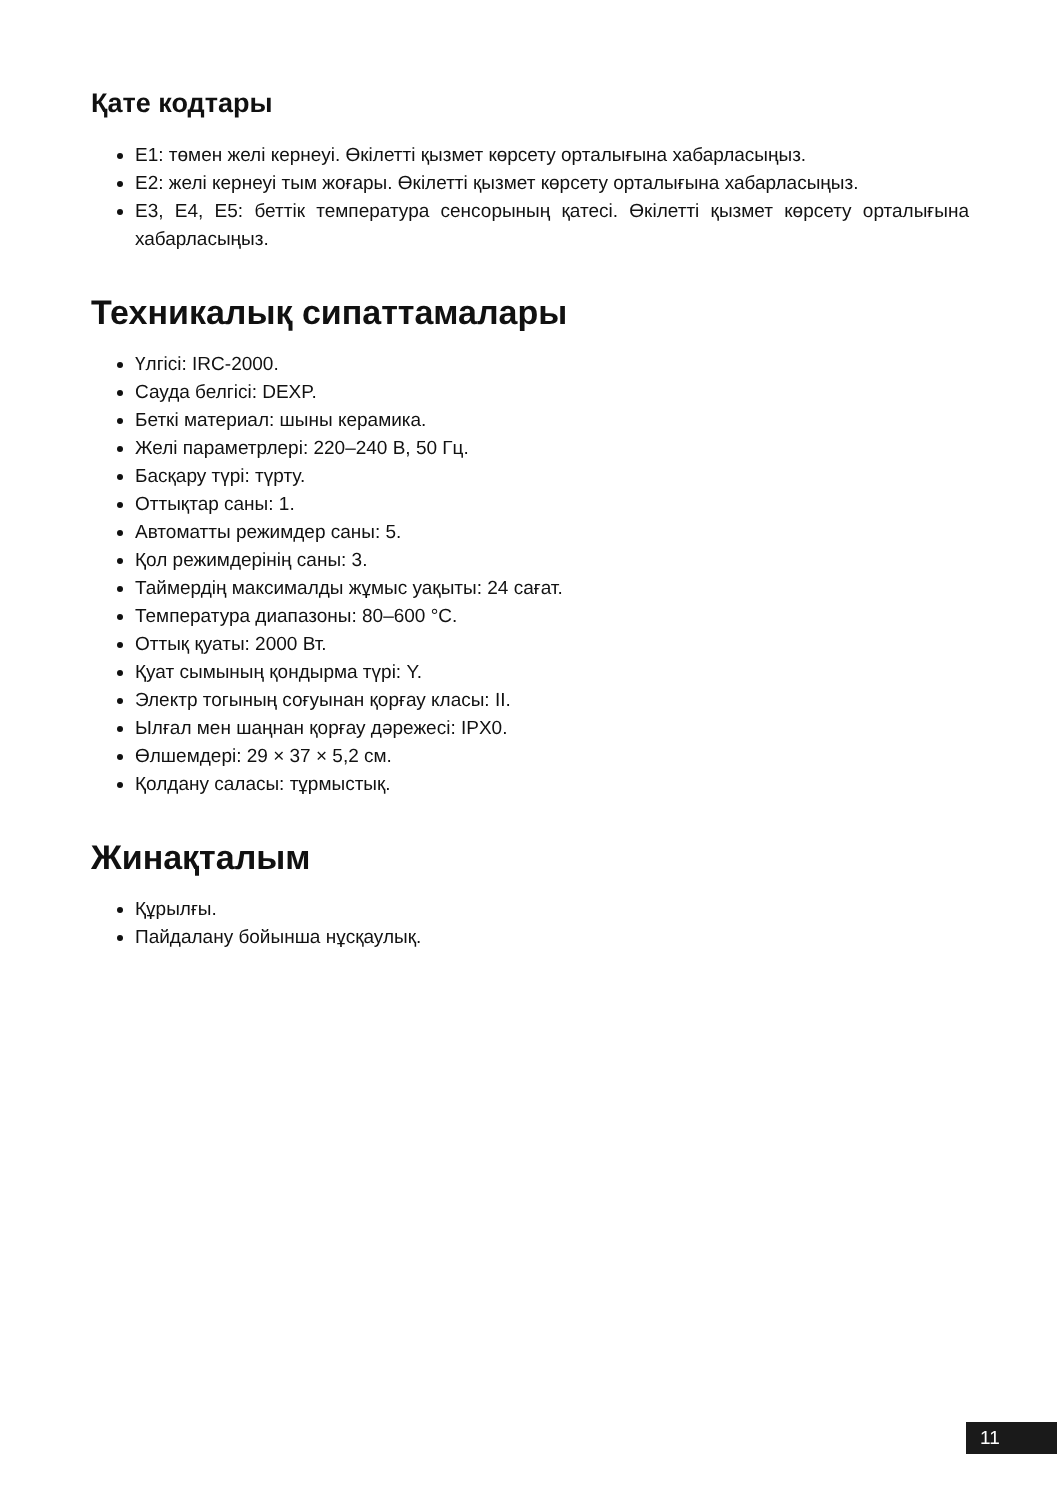Қате кодтары
E1: төмен желі кернеуі. Өкілетті қызмет көрсету орталығына хабарласыңыз.
E2: желі кернеуі тым жоғары. Өкілетті қызмет көрсету орталығына хабарласыңыз.
E3, E4, E5: беттік температура сенсорының қатесі. Өкілетті қызмет көрсету орталығына хабарласыңыз.
Техникалық сипаттамалары
Үлгісі: IRC-2000.
Сауда белгісі: DEXP.
Беткі материал: шыны керамика.
Желі параметрлері: 220–240 В, 50 Гц.
Басқару түрі: түрту.
Оттықтар саны: 1.
Автоматты режимдер саны: 5.
Қол режимдерінің саны: 3.
Таймердің максималды жұмыс уақыты: 24 сағат.
Температура диапазоны: 80–600 °C.
Оттық қуаты: 2000 Вт.
Қуат сымының қондырма түрі: Y.
Электр тогының соғуынан қорғау класы: II.
Ылғал мен шаңнан қорғау дәрежесі: IPX0.
Өлшемдері: 29 × 37 × 5,2 см.
Қолдану саласы: тұрмыстық.
Жинақталым
Құрылғы.
Пайдалану бойынша нұсқаулық.
11